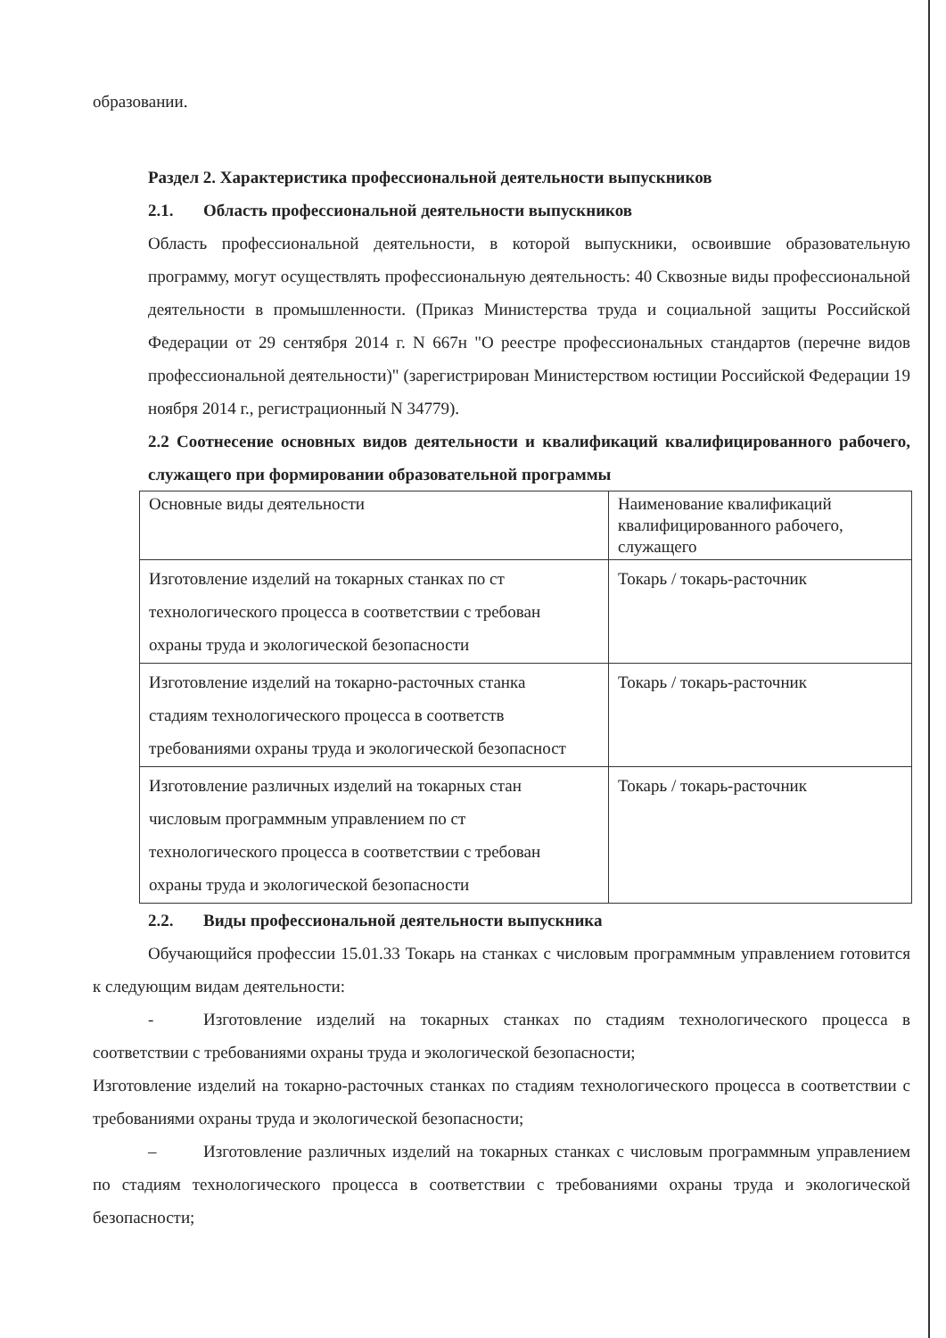образовании.
Раздел 2. Характеристика профессиональной деятельности выпускников
2.1. Область профессиональной деятельности выпускников
Область профессиональной деятельности, в которой выпускники, освоившие образовательную программу, могут осуществлять профессиональную деятельность: 40 Сквозные виды профессиональной деятельности в промышленности. (Приказ Министерства труда и социальной защиты Российской Федерации от 29 сентября 2014 г. N 667н "О реестре профессиональных стандартов (перечне видов профессиональной деятельности)" (зарегистрирован Министерством юстиции Российской Федерации 19 ноября 2014 г., регистрационный N 34779).
2.2 Соотнесение основных видов деятельности и квалификаций квалифицированного рабочего, служащего при формировании образовательной программы
| Основные виды деятельности | Наименование квалификаций квалифицированного рабочего, служащего |
| Изготовление изделий на токарных станках по ст технологического процесса в соответствии с требован охраны труда и экологической безопасности | Токарь / токарь-расточник |
| Изготовление изделий на токарно-расточных станка стадиям технологического процесса в соответств требованиями охраны труда и экологической безопасност | Токарь / токарь-расточник |
| Изготовление различных изделий на токарных стан числовым программным управлением по ст технологического процесса в соответствии с требован охраны труда и экологической безопасности | Токарь / токарь-расточник |
2.2. Виды профессиональной деятельности выпускника
Обучающийся профессии 15.01.33 Токарь на станках с числовым программным управлением готовится к следующим видам деятельности:
- Изготовление изделий на токарных станках по стадиям технологического процесса в соответствии с требованиями охраны труда и экологической безопасности;
Изготовление изделий на токарно-расточных станках по стадиям технологического процесса в соответствии с требованиями охраны труда и экологической безопасности;
– Изготовление различных изделий на токарных станках с числовым программным управлением по стадиям технологического процесса в соответствии с требованиями охраны труда и экологической безопасности;